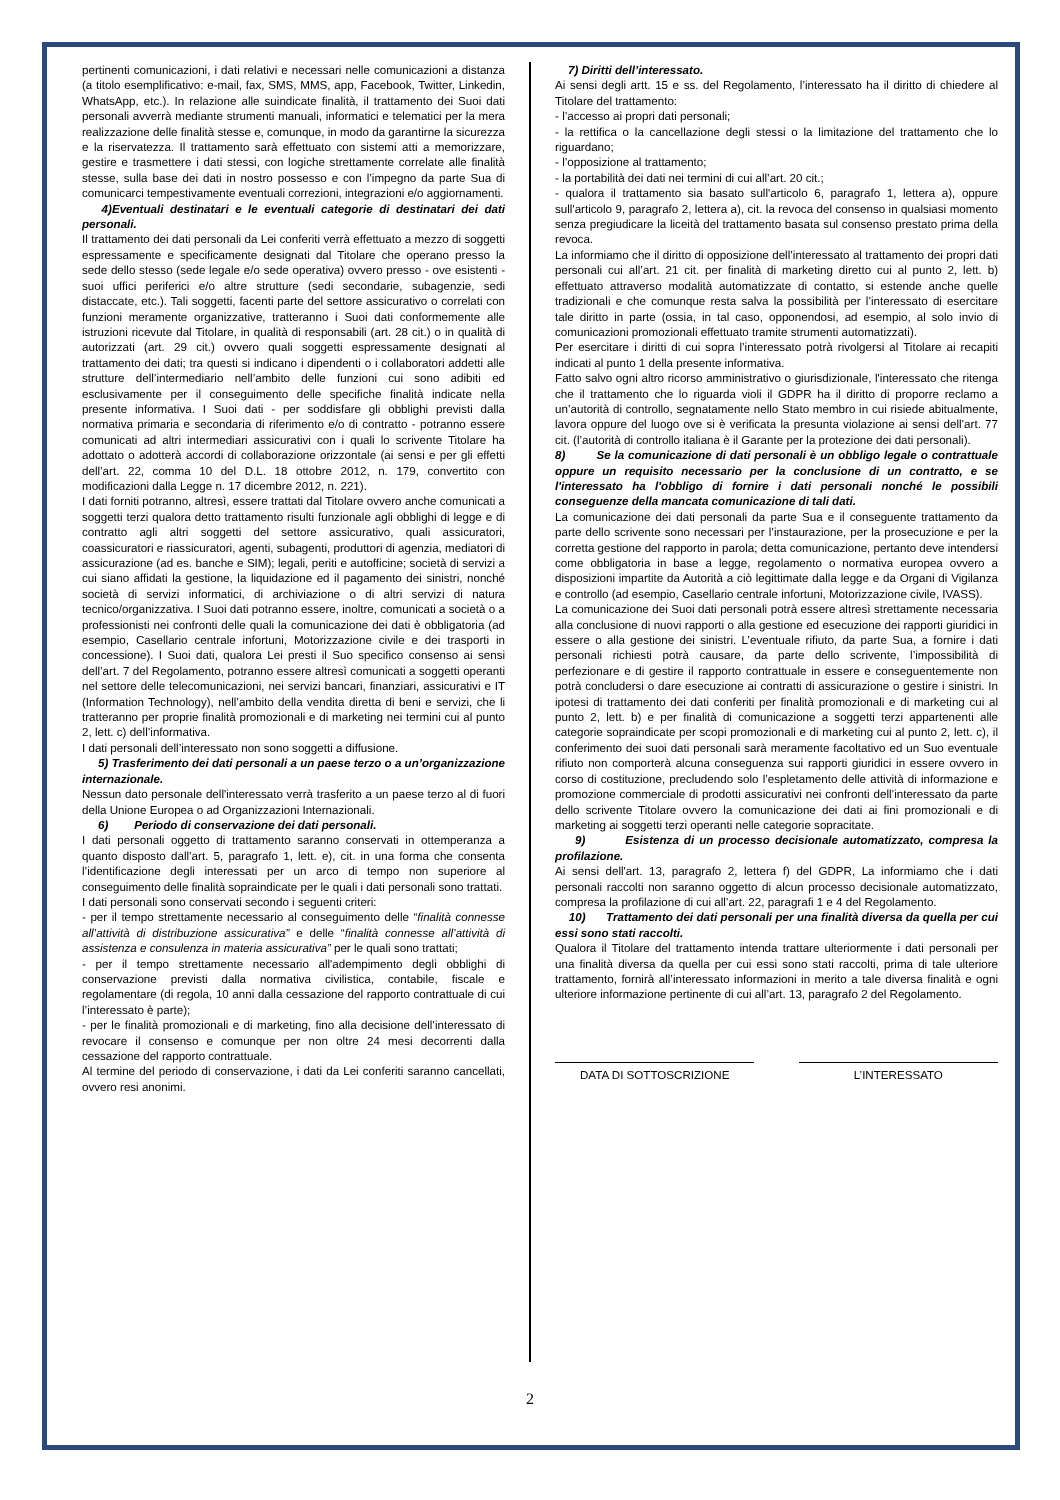pertinenti comunicazioni, i dati relativi e necessari nelle comunicazioni a distanza (a titolo esemplificativo: e-mail, fax, SMS, MMS, app, Facebook, Twitter, Linkedin, WhatsApp, etc.). In relazione alle suindicate finalità, il trattamento dei Suoi dati personali avverrà mediante strumenti manuali, informatici e telematici per la mera realizzazione delle finalità stesse e, comunque, in modo da garantirne la sicurezza e la riservatezza. Il trattamento sarà effettuato con sistemi atti a memorizzare, gestire e trasmettere i dati stessi, con logiche strettamente correlate alle finalità stesse, sulla base dei dati in nostro possesso e con l’impegno da parte Sua di comunicarci tempestivamente eventuali correzioni, integrazioni e/o aggiornamenti.
4)Eventuali destinatari e le eventuali categorie di destinatari dei dati personali.
Il trattamento dei dati personali da Lei conferiti verrà effettuato a mezzo di soggetti espressamente e specificamente designati dal Titolare che operano presso la sede dello stesso (sede legale e/o sede operativa) ovvero presso - ove esistenti - suoi uffici periferici e/o altre strutture (sedi secondarie, subagenzie, sedi distaccate, etc.). Tali soggetti, facenti parte del settore assicurativo o correlati con funzioni meramente organizzative, tratteranno i Suoi dati conformemente alle istruzioni ricevute dal Titolare, in qualità di responsabili (art. 28 cit.) o in qualità di autorizzati (art. 29 cit.) ovvero quali soggetti espressamente designati al trattamento dei dati; tra questi si indicano i dipendenti o i collaboratori addetti alle strutture dell’intermediario nell’ambito delle funzioni cui sono adibiti ed esclusivamente per il conseguimento delle specifiche finalità indicate nella presente informativa. I Suoi dati - per soddisfare gli obblighi previsti dalla normativa primaria e secondaria di riferimento e/o di contratto - potranno essere comunicati ad altri intermediari assicurativi con i quali lo scrivente Titolare ha adottato o adotterà accordi di collaborazione orizzontale (ai sensi e per gli effetti dell’art. 22, comma 10 del D.L. 18 ottobre 2012, n. 179, convertito con modificazioni dalla Legge n. 17 dicembre 2012, n. 221).
I dati forniti potranno, altresì, essere trattati dal Titolare ovvero anche comunicati a soggetti terzi qualora detto trattamento risulti funzionale agli obblighi di legge e di contratto agli altri soggetti del settore assicurativo, quali assicuratori, coassicuratori e riassicuratori, agenti, subagenti, produttori di agenzia, mediatori di assicurazione (ad es. banche e SIM); legali, periti e autofficine; società di servizi a cui siano affidati la gestione, la liquidazione ed il pagamento dei sinistri, nonché società di servizi informatici, di archiviazione o di altri servizi di natura tecnico/organizzativa. I Suoi dati potranno essere, inoltre, comunicati a società o a professionisti nei confronti delle quali la comunicazione dei dati è obbligatoria (ad esempio, Casellario centrale infortuni, Motorizzazione civile e dei trasporti in concessione). I Suoi dati, qualora Lei presti il Suo specifico consenso ai sensi dell’art. 7 del Regolamento, potranno essere altresì comunicati a soggetti operanti nel settore delle telecomunicazioni, nei servizi bancari, finanziari, assicurativi e IT (Information Technology), nell’ambito della vendita diretta di beni e servizi, che li tratteranno per proprie finalità promozionali e di marketing nei termini cui al punto 2, lett. c) dell’informativa.
I dati personali dell’interessato non sono soggetti a diffusione.
5) Trasferimento dei dati personali a un paese terzo o a un’organizzazione internazionale.
Nessun dato personale dell'interessato verrà trasferito a un paese terzo al di fuori della Unione Europea o ad Organizzazioni Internazionali.
6) Periodo di conservazione dei dati personali.
I dati personali oggetto di trattamento saranno conservati in ottemperanza a quanto disposto dall’art. 5, paragrafo 1, lett. e), cit. in una forma che consenta l’identificazione degli interessati per un arco di tempo non superiore al conseguimento delle finalità sopraindicate per le quali i dati personali sono trattati.
I dati personali sono conservati secondo i seguenti criteri:
- per il tempo strettamente necessario al conseguimento delle “finalità connesse all’attività di distribuzione assicurativa” e delle “finalità connesse all’attività di assistenza e consulenza in materia assicurativa” per le quali sono trattati;
- per il tempo strettamente necessario all'adempimento degli obblighi di conservazione previsti dalla normativa civilistica, contabile, fiscale e regolamentare (di regola, 10 anni dalla cessazione del rapporto contrattuale di cui l’interessato è parte);
- per le finalità promozionali e di marketing, fino alla decisione dell’interessato di revocare il consenso e comunque per non oltre 24 mesi decorrenti dalla cessazione del rapporto contrattuale.
Al termine del periodo di conservazione, i dati da Lei conferiti saranno cancellati, ovvero resi anonimi.
7) Diritti dell’interessato.
Ai sensi degli artt. 15 e ss. del Regolamento, l’interessato ha il diritto di chiedere al Titolare del trattamento:
- l’accesso ai propri dati personali;
- la rettifica o la cancellazione degli stessi o la limitazione del trattamento che lo riguardano;
- l’opposizione al trattamento;
- la portabilità dei dati nei termini di cui all’art. 20 cit.;
- qualora il trattamento sia basato sull'articolo 6, paragrafo 1, lettera a), oppure sull'articolo 9, paragrafo 2, lettera a), cit. la revoca del consenso in qualsiasi momento senza pregiudicare la liceità del trattamento basata sul consenso prestato prima della revoca.
La informiamo che il diritto di opposizione dell’interessato al trattamento dei propri dati personali cui all’art. 21 cit. per finalità di marketing diretto cui al punto 2, lett. b) effettuato attraverso modalità automatizzate di contatto, si estende anche quelle tradizionali e che comunque resta salva la possibilità per l’interessato di esercitare tale diritto in parte (ossia, in tal caso, opponendosi, ad esempio, al solo invio di comunicazioni promozionali effettuato tramite strumenti automatizzati).
Per esercitare i diritti di cui sopra l’interessato potrà rivolgersi al Titolare ai recapiti indicati al punto 1 della presente informativa.
Fatto salvo ogni altro ricorso amministrativo o giurisdizionale, l'interessato che ritenga che il trattamento che lo riguarda violi il GDPR ha il diritto di proporre reclamo a un’autorità di controllo, segnatamente nello Stato membro in cui risiede abitualmente, lavora oppure del luogo ove si è verificata la presunta violazione ai sensi dell’art. 77 cit. (l’autorità di controllo italiana è il Garante per la protezione dei dati personali).
8) Se la comunicazione di dati personali è un obbligo legale o contrattuale oppure un requisito necessario per la conclusione di un contratto, e se l'interessato ha l'obbligo di fornire i dati personali nonché le possibili conseguenze della mancata comunicazione di tali dati.
La comunicazione dei dati personali da parte Sua e il conseguente trattamento da parte dello scrivente sono necessari per l’instaurazione, per la prosecuzione e per la corretta gestione del rapporto in parola; detta comunicazione, pertanto deve intendersi come obbligatoria in base a legge, regolamento o normativa europea ovvero a disposizioni impartite da Autorità a ciò legittimate dalla legge e da Organi di Vigilanza e controllo (ad esempio, Casellario centrale infortuni, Motorizzazione civile, IVASS).
La comunicazione dei Suoi dati personali potrà essere altresì strettamente necessaria alla conclusione di nuovi rapporti o alla gestione ed esecuzione dei rapporti giuridici in essere o alla gestione dei sinistri. L’eventuale rifiuto, da parte Sua, a fornire i dati personali richiesti potrà causare, da parte dello scrivente, l’impossibilità di perfezionare e di gestire il rapporto contrattuale in essere e conseguentemente non potrà concludersi o dare esecuzione ai contratti di assicurazione o gestire i sinistri. In ipotesi di trattamento dei dati conferiti per finalità promozionali e di marketing cui al punto 2, lett. b) e per finalità di comunicazione a soggetti terzi appartenenti alle categorie sopraindicate per scopi promozionali e di marketing cui al punto 2, lett. c), il conferimento dei suoi dati personali sarà meramente facoltativo ed un Suo eventuale rifiuto non comporterà alcuna conseguenza sui rapporti giuridici in essere ovvero in corso di costituzione, precludendo solo l’espletamento delle attività di informazione e promozione commerciale di prodotti assicurativi nei confronti dell’interessato da parte dello scrivente Titolare ovvero la comunicazione dei dati ai fini promozionali e di marketing ai soggetti terzi operanti nelle categorie sopracitate.
9) Esistenza di un processo decisionale automatizzato, compresa la profilazione.
Ai sensi dell'art. 13, paragrafo 2, lettera f) del GDPR, La informiamo che i dati personali raccolti non saranno oggetto di alcun processo decisionale automatizzato, compresa la profilazione di cui all’art. 22, paragrafi 1 e 4 del Regolamento.
10) Trattamento dei dati personali per una finalità diversa da quella per cui essi sono stati raccolti.
Qualora il Titolare del trattamento intenda trattare ulteriormente i dati personali per una finalità diversa da quella per cui essi sono stati raccolti, prima di tale ulteriore trattamento, fornirà all’interessato informazioni in merito a tale diversa finalità e ogni ulteriore informazione pertinente di cui all’art. 13, paragrafo 2 del Regolamento.
DATA DI SOTTOSCRIZIONE L’INTERESSATO
2